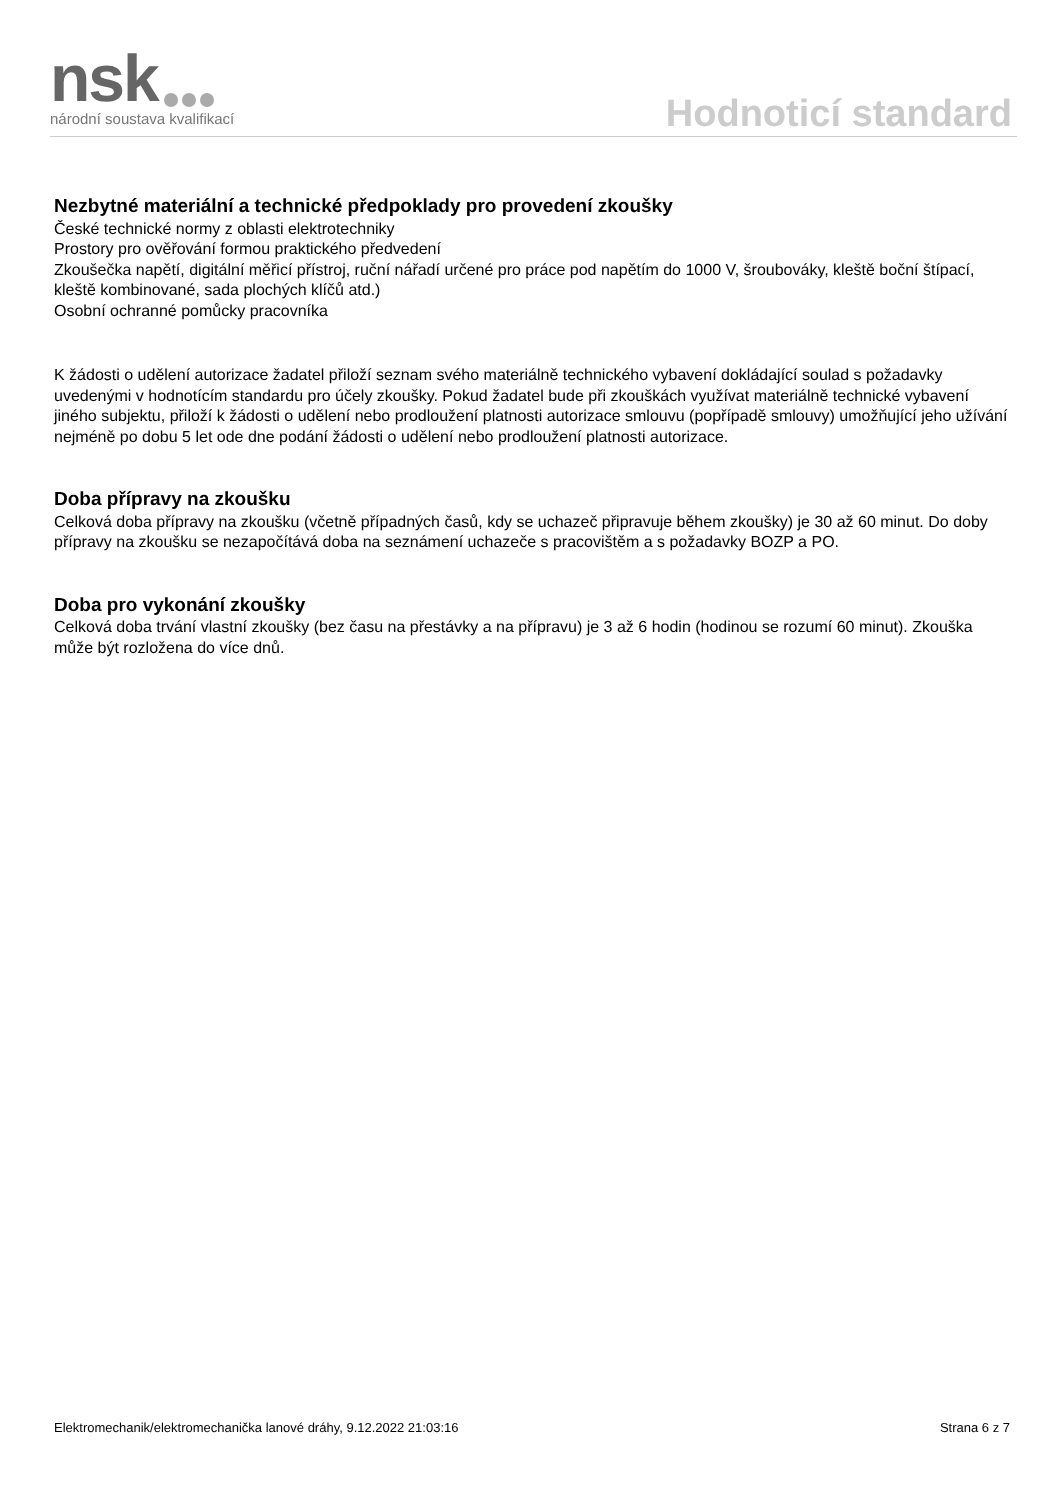nsk národní soustava kvalifikací Hodnoticí standard
Nezbytné materiální a technické předpoklady pro provedení zkoušky
České technické normy z oblasti elektrotechniky
Prostory pro ověřování formou praktického předvedení
Zkoušečka napětí, digitální měřicí přístroj, ruční nářadí určené pro práce pod napětím do 1000 V, šroubováky, kleště boční štípací, kleště kombinované, sada plochých klíčů atd.)
Osobní ochranné pomůcky pracovníka
K žádosti o udělení autorizace žadatel přiloží seznam svého materiálně technického vybavení dokládající soulad s požadavky uvedenými v hodnotícím standardu pro účely zkoušky. Pokud žadatel bude při zkouškách využívat materiálně technické vybavení jiného subjektu, přiloží k žádosti o udělení nebo prodloužení platnosti autorizace smlouvu (popřípadě smlouvy) umožňující jeho užívání nejméně po dobu 5 let ode dne podání žádosti o udělení nebo prodloužení platnosti autorizace.
Doba přípravy na zkoušku
Celková doba přípravy na zkoušku (včetně případných časů, kdy se uchazeč připravuje během zkoušky) je 30 až 60 minut. Do doby přípravy na zkoušku se nezapočítává doba na seznámení uchazeče s pracovištěm a s požadavky BOZP a PO.
Doba pro vykonání zkoušky
Celková doba trvání vlastní zkoušky (bez času na přestávky a na přípravu) je 3 až 6 hodin (hodinou se rozumí 60 minut). Zkouška může být rozložena do více dnů.
Elektromechanik/elektromechanička lanové dráhy, 9.12.2022 21:03:16 Strana 6 z 7